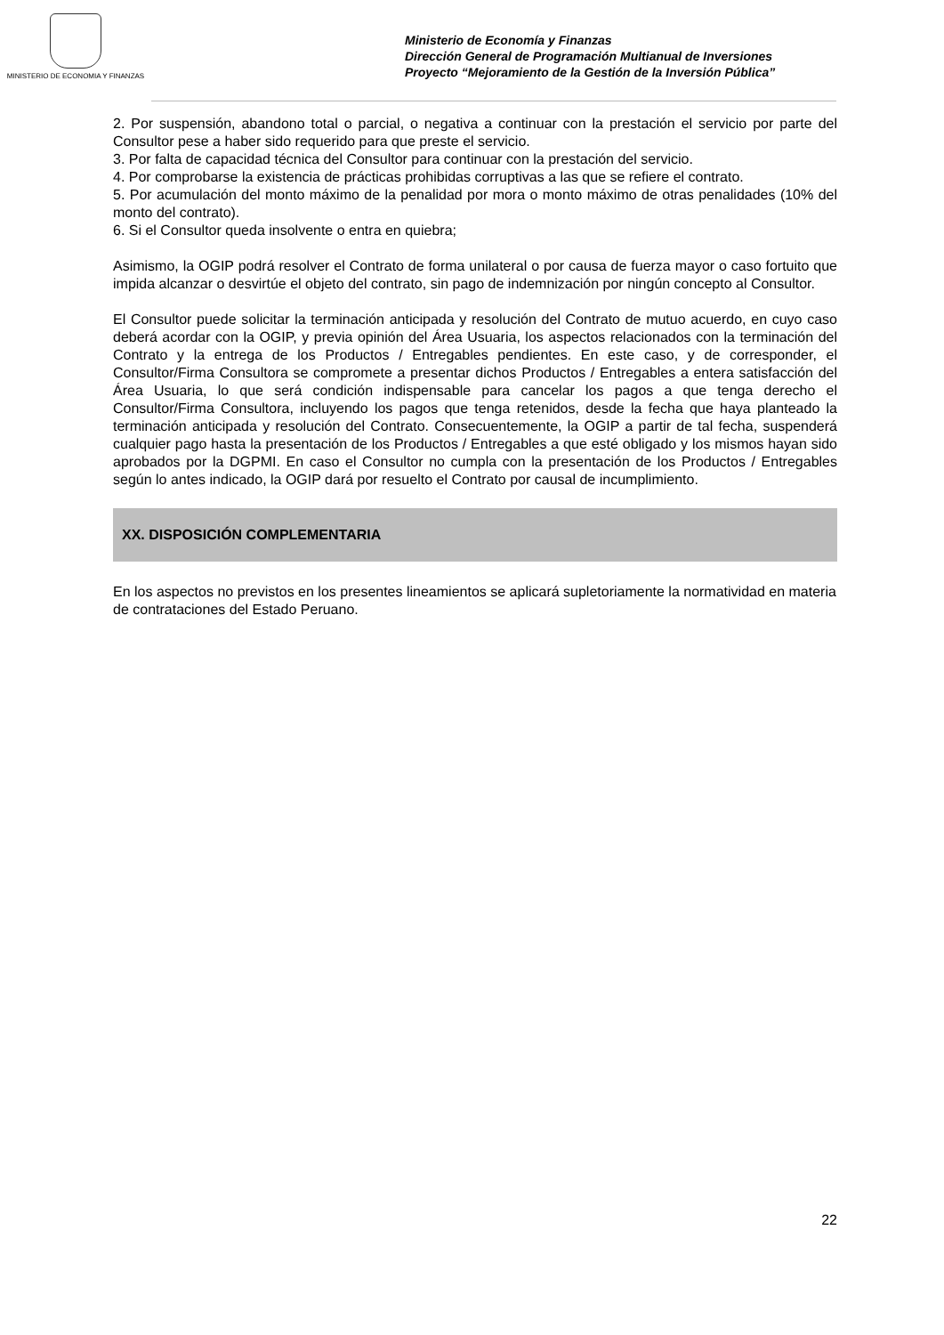MINISTERIO DE ECONOMIA Y FINANZAS
Ministerio de Economía y Finanzas
Dirección General de Programación Multianual de Inversiones
Proyecto “Mejoramiento de la Gestión de la Inversión Pública”
2. Por suspensión, abandono total o parcial, o negativa a continuar con la prestación el servicio por parte del Consultor pese a haber sido requerido para que preste el servicio.
3. Por falta de capacidad técnica del Consultor para continuar con la prestación del servicio.
4. Por comprobarse la existencia de prácticas prohibidas corruptivas a las que se refiere el contrato.
5. Por acumulación del monto máximo de la penalidad por mora o monto máximo de otras penalidades (10% del monto del contrato).
6. Si el Consultor queda insolvente o entra en quiebra;
Asimismo, la OGIP podrá resolver el Contrato de forma unilateral o por causa de fuerza mayor o caso fortuito que impida alcanzar o desvirtúe el objeto del contrato, sin pago de indemnización por ningún concepto al Consultor.
El Consultor puede solicitar la terminación anticipada y resolución del Contrato de mutuo acuerdo, en cuyo caso deberá acordar con la OGIP, y previa opinión del Área Usuaria, los aspectos relacionados con la terminación del Contrato y la entrega de los Productos / Entregables pendientes. En este caso, y de corresponder, el Consultor/Firma Consultora se compromete a presentar dichos Productos / Entregables a entera satisfacción del Área Usuaria, lo que será condición indispensable para cancelar los pagos a que tenga derecho el Consultor/Firma Consultora, incluyendo los pagos que tenga retenidos, desde la fecha que haya planteado la terminación anticipada y resolución del Contrato. Consecuentemente, la OGIP a partir de tal fecha, suspenderá cualquier pago hasta la presentación de los Productos / Entregables a que esté obligado y los mismos hayan sido aprobados por la DGPMI. En caso el Consultor no cumpla con la presentación de los Productos / Entregables según lo antes indicado, la OGIP dará por resuelto el Contrato por causal de incumplimiento.
XX. DISPOSICIÓN COMPLEMENTARIA
En los aspectos no previstos en los presentes lineamientos se aplicará supletoriamente la normatividad en materia de contrataciones del Estado Peruano.
22